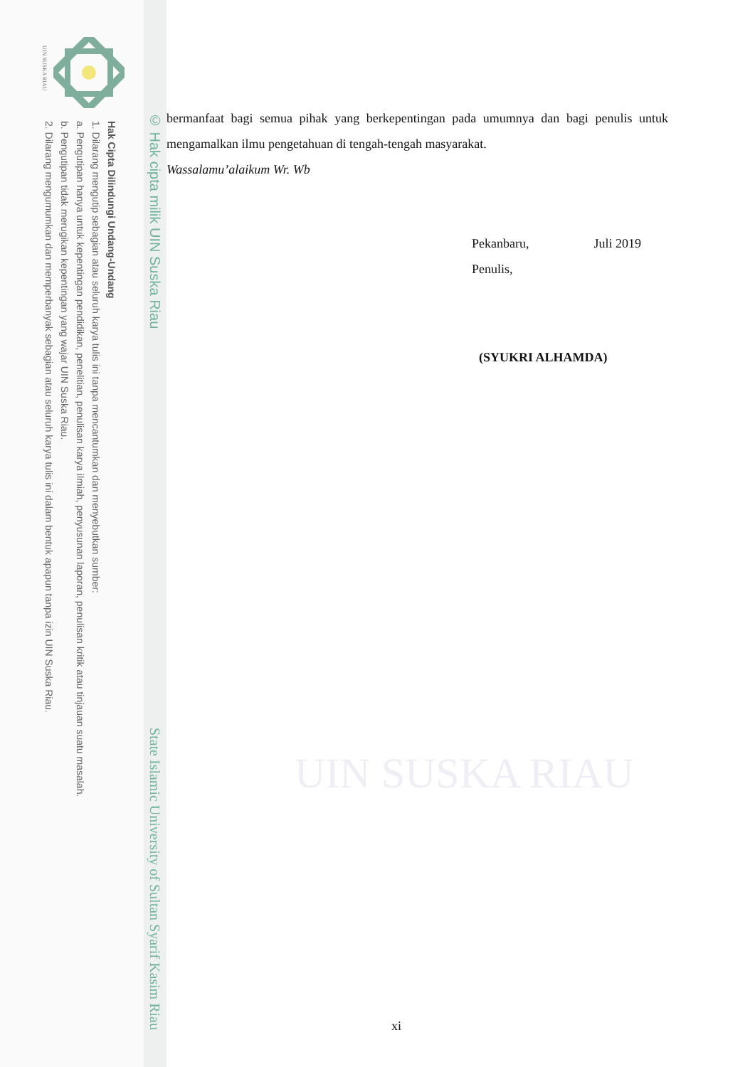UIN SUSKA RIAU
Hak Cipta Dilindungi Undang-Undang
1. Dilarang mengutip sebagian atau seluruh karya tulis ini tanpa mencantumkan dan menyebutkan sumber:
a. Pengutipan hanya untuk kepentingan pendidikan, penelitian, penulisan karya ilmiah, penyusunan laporan, penulisan kritik atau tinjauan suatu masalah.
b. Pengutipan tidak merugikan kepentingan yang wajar UIN Suska Riau.
2. Dilarang mengumumkan dan memperbanyak sebagian atau seluruh karya tulis ini dalam bentuk apapun tanpa izin UIN Suska Riau.
© Hak cipta milik UIN Suska Riau State Islamic University of Sultan Syarif Kasim Riau
bermanfaat bagi semua pihak yang berkepentingan pada umumnya dan bagi penulis untuk mengamalkan ilmu pengetahuan di tengah-tengah masyarakat.
Wassalamu’alaikum Wr. Wb
Pekanbaru, Juli 2019
Penulis,
(SYUKRI ALHAMDA)
UIN SUSKA RIAU
xi